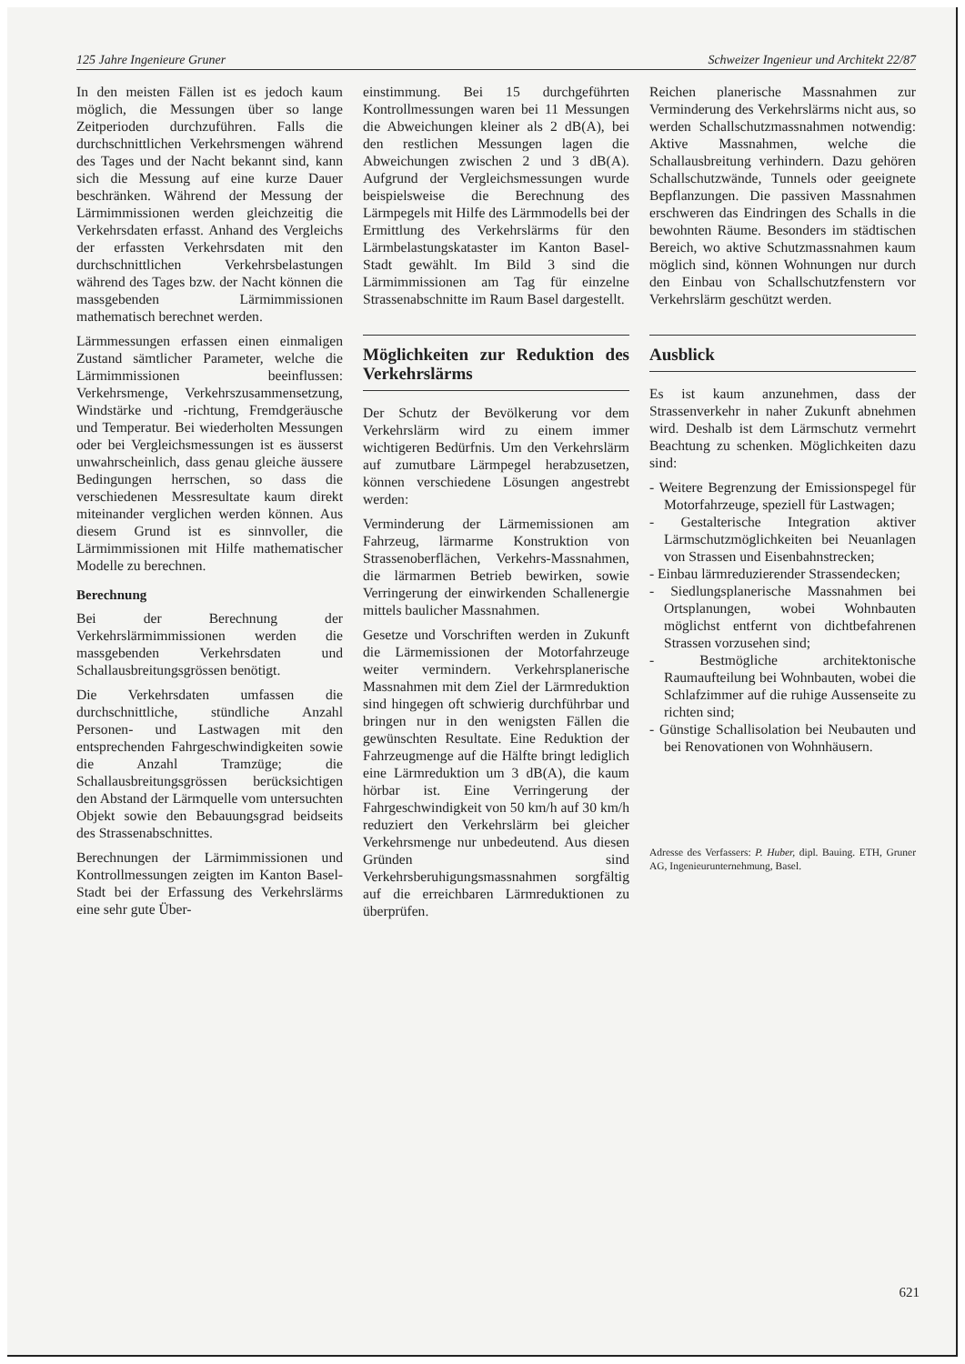125 Jahre Ingenieure Gruner Schweizer Ingenieur und Architekt 22/87
In den meisten Fällen ist es jedoch kaum möglich, die Messungen über so lange Zeitperioden durchzuführen. Falls die durchschnittlichen Verkehrsmengen während des Tages und der Nacht bekannt sind, kann sich die Messung auf eine kurze Dauer beschränken. Während der Messung der Lärmimmissionen werden gleichzeitig die Verkehrsdaten erfasst. Anhand des Vergleichs der erfassten Verkehrsdaten mit den durchschnittlichen Verkehrsbelastungen während des Tages bzw. der Nacht können die massgebenden Lärmimmissionen mathematisch berechnet werden.
Lärmmessungen erfassen einen einmaligen Zustand sämtlicher Parameter, welche die Lärmimmissionen beeinflussen: Verkehrsmenge, Verkehrszusammensetzung, Windstärke und -richtung, Fremdgeräusche und Temperatur. Bei wiederholten Messungen oder bei Vergleichsmessungen ist es äusserst unwahrscheinlich, dass genau gleiche äussere Bedingungen herrschen, so dass die verschiedenen Messresultate kaum direkt miteinander verglichen werden können. Aus diesem Grund ist es sinnvoller, die Lärmimmissionen mit Hilfe mathematischer Modelle zu berechnen.
Berechnung
Bei der Berechnung der Verkehrslärmimmissionen werden die massgebenden Verkehrsdaten und Schallausbreitungsgrössen benötigt.
Die Verkehrsdaten umfassen die durchschnittliche, stündliche Anzahl Personen- und Lastwagen mit den entsprechenden Fahrgeschwindigkeiten sowie die Anzahl Tramzüge; die Schallausbreitungsgrössen berücksichtigen den Abstand der Lärmquelle vom untersuchten Objekt sowie den Bebauungsgrad beidseits des Strassenabschnittes.
Berechnungen der Lärmimmissionen und Kontrollmessungen zeigten im Kanton Basel-Stadt bei der Erfassung des Verkehrslärms eine sehr gute Über-
einstimmung. Bei 15 durchgeführten Kontrollmessungen waren bei 11 Messungen die Abweichungen kleiner als 2 dB(A), bei den restlichen Messungen lagen die Abweichungen zwischen 2 und 3 dB(A). Aufgrund der Vergleichsmessungen wurde beispielsweise die Berechnung des Lärmpegels mit Hilfe des Lärmmodells bei der Ermittlung des Verkehrslärms für den Lärmbelastungskataster im Kanton Basel-Stadt gewählt. Im Bild 3 sind die Lärmimmissionen am Tag für einzelne Strassenabschnitte im Raum Basel dargestellt.
Möglichkeiten zur Reduktion des Verkehrslärms
Der Schutz der Bevölkerung vor dem Verkehrslärm wird zu einem immer wichtigeren Bedürfnis. Um den Verkehrslärm auf zumutbare Lärmpegel herabzusetzen, können verschiedene Lösungen angestrebt werden:
Verminderung der Lärmemissionen am Fahrzeug, lärmarme Konstruktion von Strassenoberflächen, Verkehrs-Massnahmen, die lärmarmen Betrieb bewirken, sowie Verringerung der einwirkenden Schallenergie mittels baulicher Massnahmen.
Gesetze und Vorschriften werden in Zukunft die Lärmemissionen der Motorfahrzeuge weiter vermindern. Verkehrsplanerische Massnahmen mit dem Ziel der Lärmreduktion sind hingegen oft schwierig durchführbar und bringen nur in den wenigsten Fällen die gewünschten Resultate. Eine Reduktion der Fahrzeugmenge auf die Hälfte bringt lediglich eine Lärmreduktion um 3 dB(A), die kaum hörbar ist. Eine Verringerung der Fahrgeschwindigkeit von 50 km/h auf 30 km/h reduziert den Verkehrslärm bei gleicher Verkehrsmenge nur unbedeutend. Aus diesen Gründen sind Verkehrsberuhigungsmassnahmen sorgfältig auf die erreichbaren Lärmreduktionen zu überprüfen.
Reichen planerische Massnahmen zur Verminderung des Verkehrslärms nicht aus, so werden Schallschutzmassnahmen notwendig: Aktive Massnahmen, welche die Schallausbreitung verhindern. Dazu gehören Schallschutzwände, Tunnels oder geeignete Bepflanzungen. Die passiven Massnahmen erschweren das Eindringen des Schalls in die bewohnten Räume. Besonders im städtischen Bereich, wo aktive Schutzmassnahmen kaum möglich sind, können Wohnungen nur durch den Einbau von Schallschutzfenstern vor Verkehrslärm geschützt werden.
Ausblick
Es ist kaum anzunehmen, dass der Strassenverkehr in naher Zukunft abnehmen wird. Deshalb ist dem Lärmschutz vermehrt Beachtung zu schenken. Möglichkeiten dazu sind:
- Weitere Begrenzung der Emissionspegel für Motorfahrzeuge, speziell für Lastwagen;
- Gestalterische Integration aktiver Lärmschutzmöglichkeiten bei Neuanlagen von Strassen und Eisenbahnstrecken;
- Einbau lärmreduzierender Strassendecken;
- Siedlungsplanerische Massnahmen bei Ortsplanungen, wobei Wohnbauten möglichst entfernt von dichtbefahrenen Strassen vorzusehen sind;
- Bestmögliche architektonische Raumaufteilung bei Wohnbauten, wobei die Schlafzimmer auf die ruhige Aussenseite zu richten sind;
- Günstige Schallisolation bei Neubauten und bei Renovationen von Wohnhäusern.
Adresse des Verfassers: P. Huber, dipl. Bauing. ETH, Gruner AG, Ingenieurunternehmung, Basel.
621